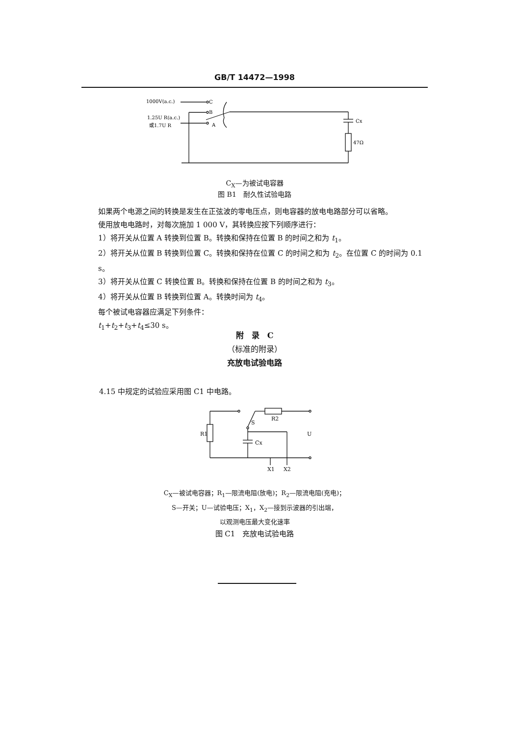GB/T 14472—1998
1000V(a.c.)
C
B
A
1.25U R(a.c.)
或1.7U R
Cx
47Ω
C<sub>X</sub>—为被试电容器
图 B1　耐久性试验电路
如果两个电源之间的转换是发生在正弦波的零电压点，则电容器的放电电路部分可以省略。
使用放电电路时，对每次施加 1 000 V，其转换应按下列顺序进行：
1）将开关从位置 A 转换到位置 B。转换和保持在位置 B 的时间之和为 t<sub>1</sub>。
2）将开关从位置 B 转换到位置 C。转换和保持在位置 C 的时间之和为 t<sub>2</sub>。在位置 C 的时间为 0.1 s。
3）将开关从位置 C 转换位置 B。转换和保持在位置 B 的时间之和为 t<sub>3</sub>。
4）将开关从位置 B 转换到位置 A。转换时间为 t<sub>4</sub>。
每个被试电容器应满足下列条件：
t<sub>1</sub>+t<sub>2</sub>+t<sub>3</sub>+t<sub>4</sub>≤30 s。
附　录　C
（标准的附录）
充放电试验电路
4.15 中规定的试验应采用图 C1 中电路。
R1
S
R2
U
Cx
X1
X2
C<sub>X</sub>—被试电容器；R<sub>1</sub>—限流电阻(放电)；R<sub>2</sub>—限流电阻(充电)；
S—开关；U—试验电压；X<sub>1</sub>，X<sub>2</sub>—接到示波器的引出端，
以观测电压最大变化速率
图 C1　充放电试验电路